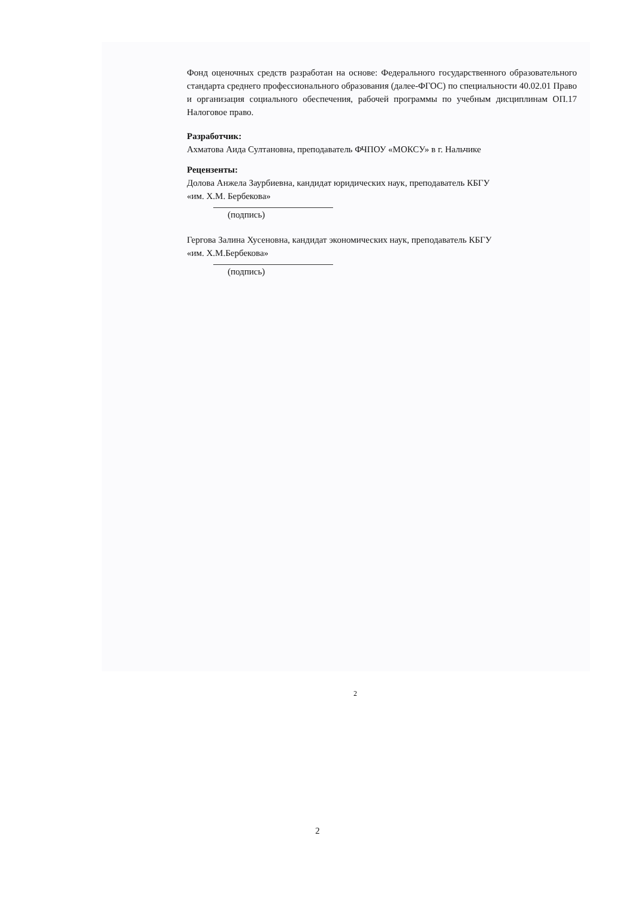Фонд оценочных средств разработан на основе: Федерального государственного образовательного стандарта среднего профессионального образования (далее-ФГОС) по специальности 40.02.01 Право и организация социального обеспечения, рабочей программы по учебным дисциплинам ОП.17 Налоговое право.
Разработчик:
Ахматова Аида Султановна, преподаватель ФЧПОУ «МОКСУ» в г. Нальчике
Рецензенты:
Долова Анжела Заурбиевна, кандидат юридических наук, преподаватель КБГУ
«им. Х.М. Бербекова»
(подпись)
Гергова Залина Хусеновна, кандидат экономических наук, преподаватель КБГУ
«им. Х.М.Бербекова»
(подпись)
2
2